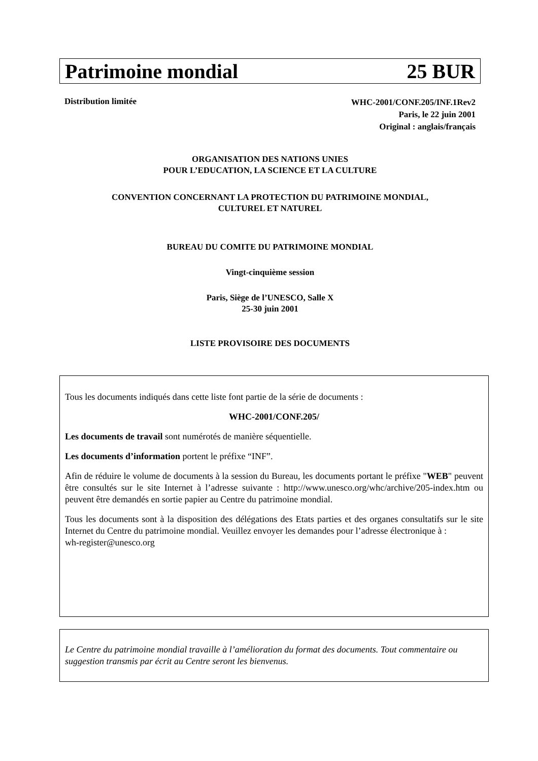Patrimoine mondial 25 BUR
Distribution limitée
WHC-2001/CONF.205/INF.1Rev2
Paris, le 22 juin 2001
Original : anglais/français
ORGANISATION DES NATIONS UNIES
POUR L’EDUCATION, LA SCIENCE ET LA CULTURE
CONVENTION CONCERNANT LA PROTECTION DU PATRIMOINE MONDIAL,
CULTUREL ET NATUREL
BUREAU DU COMITE DU PATRIMOINE MONDIAL
Vingt-cinquième session
Paris, Siège de l’UNESCO, Salle X
25-30 juin 2001
LISTE PROVISOIRE DES DOCUMENTS
Tous les documents indiqués dans cette liste font partie de la série de documents :
WHC-2001/CONF.205/
Les documents de travail sont numérotés de manière séquentielle.
Les documents d’information portent le préfixe “INF”.
Afin de réduire le volume de documents à la session du Bureau, les documents portant le préfixe "WEB" peuvent être consultés sur le site Internet à l’adresse suivante : http://www.unesco.org/whc/archive/205-index.htm ou peuvent être demandés en sortie papier au Centre du patrimoine mondial.
Tous les documents sont à la disposition des délégations des Etats parties et des organes consultatifs sur le site Internet du Centre du patrimoine mondial. Veuillez envoyer les demandes pour l’adresse électronique à :
wh-register@unesco.org
Le Centre du patrimoine mondial travaille à l’amélioration du format des documents. Tout commentaire ou suggestion transmis par écrit au Centre seront les bienvenus.